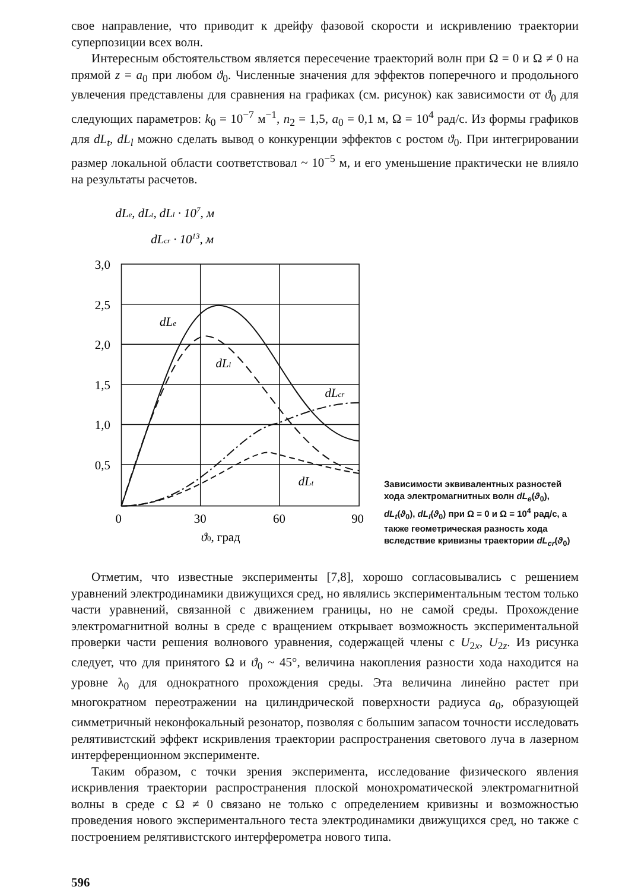свое направление, что приводит к дрейфу фазовой скорости и искривлению траектории суперпозиции всех волн.
Интересным обстоятельством является пересечение траекторий волн при Ω = 0 и Ω ≠ 0 на прямой z = a<sub>0</sub> при любом ϑ<sub>0</sub>. Численные значения для эффектов поперечного и продольного увлечения представлены для сравнения на графиках (см. рисунок) как зависимости от ϑ<sub>0</sub> для следующих параметров: k<sub>0</sub> = 10<sup>−7</sup> м<sup>−1</sup>, n<sub>2</sub> = 1,5, a<sub>0</sub> = 0,1 м, Ω = 10<sup>4</sup> рад/с. Из формы графиков для dL<sub>t</sub>, dL<sub>l</sub> можно сделать вывод о конкуренции эффектов с ростом ϑ<sub>0</sub>. При интегрировании размер локальной области соответствовал ~ 10<sup>−5</sup> м, и его уменьшение практически не влияло на результаты расчетов.
dLe, dLt, dLl · 107, м
dLcr · 1013, м
dLe
dLl
dLcr
dLt
3,0
2,5
2,0
1,5
1,0
0,5
0
30
60
90
ϑ0, град
Зависимости эквивалентных разностей хода электромагнитных волн dL<sub>e</sub>(ϑ<sub>0</sub>), dL<sub>t</sub>(ϑ<sub>0</sub>), dL<sub>l</sub>(ϑ<sub>0</sub>) при Ω = 0 и Ω = 10<sup>4</sup> рад/с, а также геометрическая разность хода вследствие кривизны траектории dL<sub>cr</sub>(ϑ<sub>0</sub>)
Отметим, что известные эксперименты [7,8], хорошо согласовывались с решением уравнений электродинамики движущихся сред, но являлись экспериментальным тестом только части уравнений, связанной с движением границы, но не самой среды. Прохождение электромагнитной волны в среде с вращением открывает возможность экспериментальной проверки части решения волнового уравнения, содержащей члены с U<sub>2x</sub>, U<sub>2z</sub>. Из рисунка следует, что для принятого Ω и ϑ<sub>0</sub> ~ 45°, величина накопления разности хода находится на уровне λ<sub>0</sub> для однократного прохождения среды. Эта величина линейно растет при многократном переотражении на цилиндрической поверхности радиуса a<sub>0</sub>, образующей симметричный неконфокальный резонатор, позволяя с большим запасом точности исследовать релятивистский эффект искривления траектории распространения светового луча в лазерном интерференционном эксперименте.
Таким образом, с точки зрения эксперимента, исследование физического явления искривления траектории распространения плоской монохроматической электромагнитной волны в среде с Ω ≠ 0 связано не только с определением кривизны и возможностью проведения нового экспериментального теста электродинамики движущихся сред, но также с построением релятивистского интерферометра нового типа.
596